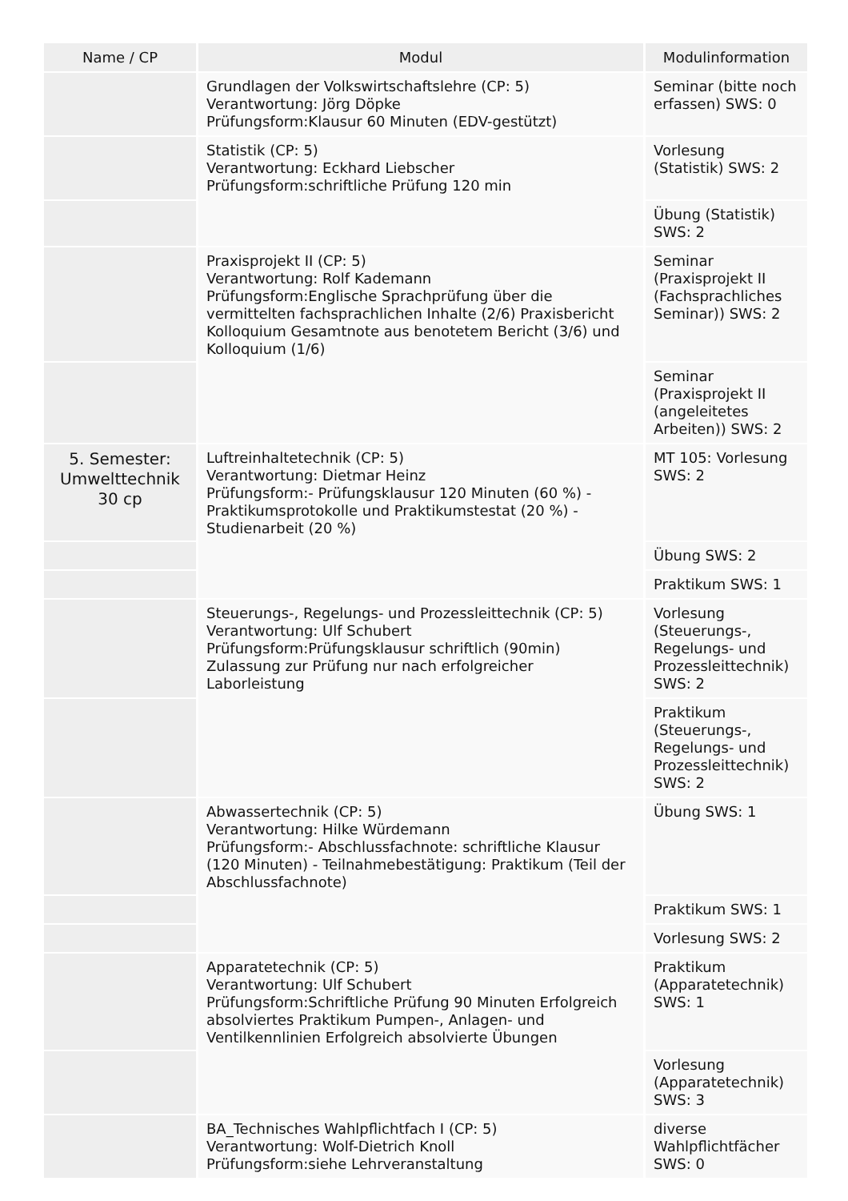| Name / CP | Modul | Modulinformation |
| --- | --- | --- |
| | Grundlagen der Volkswirtschaftslehre (CP: 5) Verantwortung: Jörg Döpke Prüfungsform:Klausur 60 Minuten (EDV-gestützt) | Seminar (bitte noch erfassen) SWS: 0 |
| | Statistik (CP: 5) Verantwortung: Eckhard Liebscher Prüfungsform:schriftliche Prüfung 120 min | Vorlesung (Statistik) SWS: 2 |
| | | Übung (Statistik) SWS: 2 |
| | Praxisprojekt II (CP: 5) Verantwortung: Rolf Kademann Prüfungsform:Englische Sprachprüfung über die vermittelten fachsprachlichen Inhalte (2/6) Praxisbericht Kolloquium Gesamtnote aus benotetem Bericht (3/6) und Kolloquium (1/6) | Seminar (Praxisprojekt II (Fachsprachliches Seminar)) SWS: 2 |
| | | Seminar (Praxisprojekt II (angeleitetes Arbeiten)) SWS: 2 |
| 5. Semester: Umwelttechnik 30 cp | Luftreinhaltetechnik (CP: 5) Verantwortung: Dietmar Heinz Prüfungsform:- Prüfungsklausur 120 Minuten (60 %) - Praktikumsprotokolle und Praktikumstestat (20 %) - Studienarbeit (20 %) | MT 105: Vorlesung SWS: 2 |
| | | Übung SWS: 2 |
| | | Praktikum SWS: 1 |
| | Steuerungs-, Regelungs- und Prozessleittechnik (CP: 5) Verantwortung: Ulf Schubert Prüfungsform:Prüfungsklausur schriftlich (90min) Zulassung zur Prüfung nur nach erfolgreicher Laborleistung | Vorlesung (Steuerungs-, Regelungs- und Prozessleittechnik) SWS: 2 |
| | | Praktikum (Steuerungs-, Regelungs- und Prozessleittechnik) SWS: 2 |
| | Abwassertechnik (CP: 5) Verantwortung: Hilke Würdemann Prüfungsform:- Abschlussfachnote: schriftliche Klausur (120 Minuten) - Teilnahmebestätigung: Praktikum (Teil der Abschlussfachnote) | Übung SWS: 1 |
| | | Praktikum SWS: 1 |
| | | Vorlesung SWS: 2 |
| | Apparatetechnik (CP: 5) Verantwortung: Ulf Schubert Prüfungsform:Schriftliche Prüfung 90 Minuten Erfolgreich absolviertes Praktikum Pumpen-, Anlagen- und Ventilkennlinien Erfolgreich absolvierte Übungen | Praktikum (Apparatetechnik) SWS: 1 |
| | | Vorlesung (Apparatetechnik) SWS: 3 |
| | BA_Technisches Wahlpflichtfach I (CP: 5) Verantwortung: Wolf-Dietrich Knoll Prüfungsform:siehe Lehrveranstaltung | diverse Wahlpflichtfächer SWS: 0 |